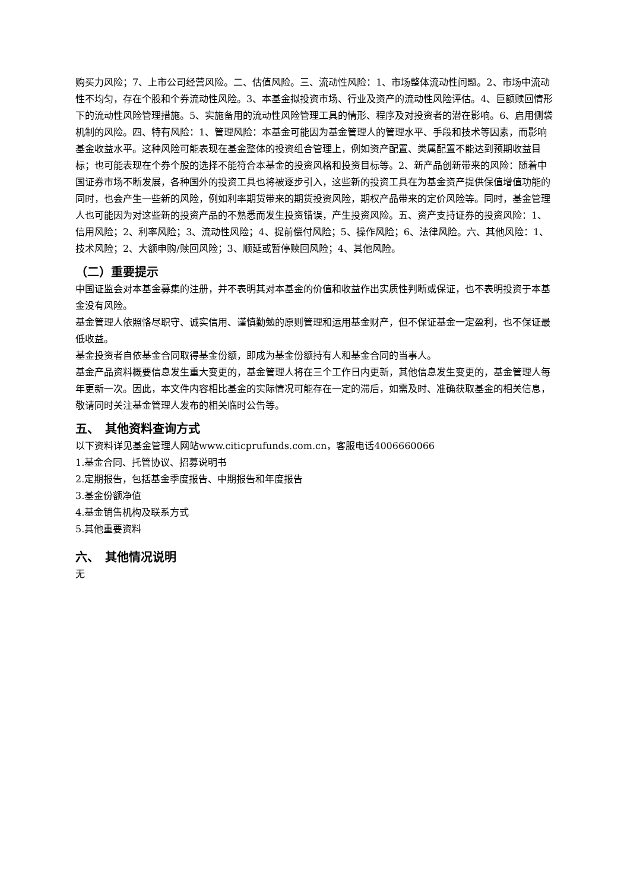购买力风险；7、上市公司经营风险。二、估值风险。三、流动性风险：1、市场整体流动性问题。2、市场中流动性不均匀，存在个股和个券流动性风险。3、本基金拟投资市场、行业及资产的流动性风险评估。4、巨额赎回情形下的流动性风险管理措施。5、实施备用的流动性风险管理工具的情形、程序及对投资者的潜在影响。6、启用侧袋机制的风险。四、特有风险：1、管理风险：本基金可能因为基金管理人的管理水平、手段和技术等因素，而影响基金收益水平。这种风险可能表现在基金整体的投资组合管理上，例如资产配置、类属配置不能达到预期收益目标；也可能表现在个券个股的选择不能符合本基金的投资风格和投资目标等。2、新产品创新带来的风险：随着中国证券市场不断发展，各种国外的投资工具也将被逐步引入，这些新的投资工具在为基金资产提供保值增值功能的同时，也会产生一些新的风险，例如利率期货带来的期货投资风险，期权产品带来的定价风险等。同时，基金管理人也可能因为对这些新的投资产品的不熟悉而发生投资错误，产生投资风险。五、资产支持证券的投资风险：1、信用风险；2、利率风险；3、流动性风险；4、提前偿付风险；5、操作风险；6、法律风险。六、其他风险：1、技术风险；2、大额申购/赎回风险；3、顺延或暂停赎回风险；4、其他风险。
（二）重要提示
中国证监会对本基金募集的注册，并不表明其对本基金的价值和收益作出实质性判断或保证，也不表明投资于本基金没有风险。
基金管理人依照恪尽职守、诚实信用、谨慎勤勉的原则管理和运用基金财产，但不保证基金一定盈利，也不保证最低收益。
基金投资者自依基金合同取得基金份额，即成为基金份额持有人和基金合同的当事人。
基金产品资料概要信息发生重大变更的，基金管理人将在三个工作日内更新，其他信息发生变更的，基金管理人每年更新一次。因此，本文件内容相比基金的实际情况可能存在一定的滞后，如需及时、准确获取基金的相关信息，敬请同时关注基金管理人发布的相关临时公告等。
五、　其他资料查询方式
以下资料详见基金管理人网站www.citicprufunds.com.cn，客服电话4006660066
1.基金合同、托管协议、招募说明书
2.定期报告，包括基金季度报告、中期报告和年度报告
3.基金份额净值
4.基金销售机构及联系方式
5.其他重要资料
六、　其他情况说明
无